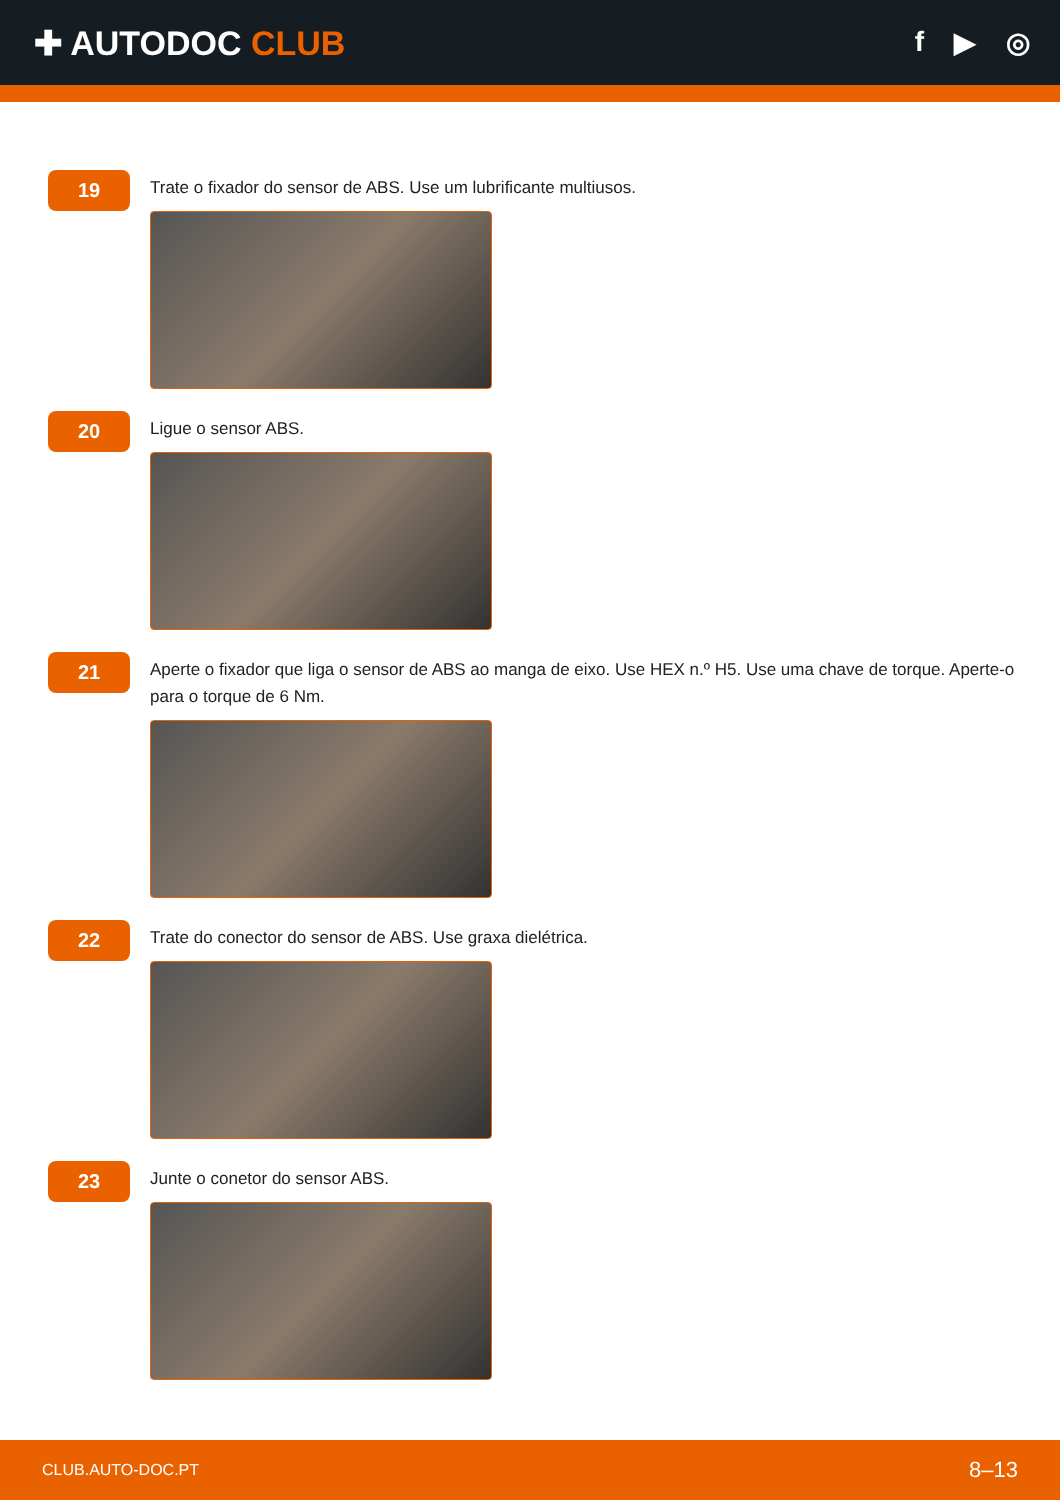✚ AUTODOC CLUB
f ▶ ◎
19
Trate o fixador do sensor de ABS. Use um lubrificante multiusos.
20
Ligue o sensor ABS.
21
Aperte o fixador que liga o sensor de ABS ao manga de eixo. Use HEX n.º H5. Use uma chave de torque. Aperte-o para o torque de 6 Nm.
22
Trate do conector do sensor de ABS. Use graxa dielétrica.
23
Junte o conetor do sensor ABS.
CLUB.AUTO-DOC.PT 8–13